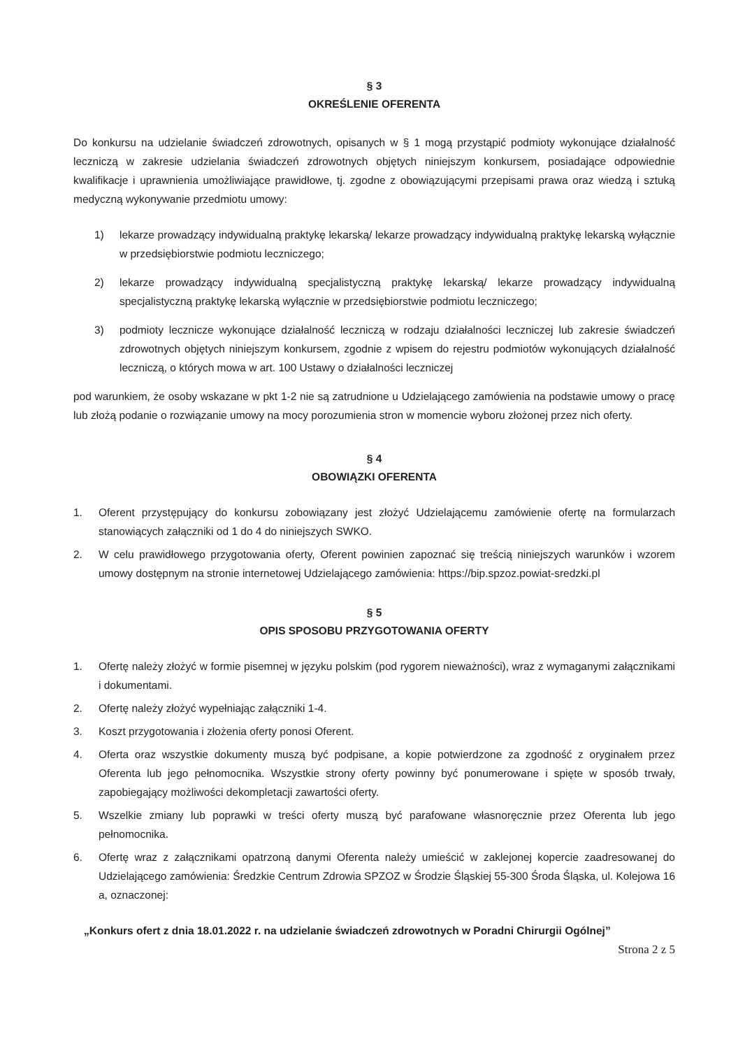§ 3
OKREŚLENIE OFERENTA
Do konkursu na udzielanie świadczeń zdrowotnych, opisanych w § 1 mogą przystąpić podmioty wykonujące działalność leczniczą w zakresie udzielania świadczeń zdrowotnych objętych niniejszym konkursem, posiadające odpowiednie kwalifikacje i uprawnienia umożliwiające prawidłowe, tj. zgodne z obowiązującymi przepisami prawa oraz wiedzą i sztuką medyczną wykonywanie przedmiotu umowy:
1) lekarze prowadzący indywidualną praktykę lekarską/ lekarze prowadzący indywidualną praktykę lekarską wyłącznie w przedsiębiorstwie podmiotu leczniczego;
2) lekarze prowadzący indywidualną specjalistyczną praktykę lekarską/ lekarze prowadzący indywidualną specjalistyczną praktykę lekarską wyłącznie w przedsiębiorstwie podmiotu leczniczego;
3) podmioty lecznicze wykonujące działalność leczniczą w rodzaju działalności leczniczej lub zakresie świadczeń zdrowotnych objętych niniejszym konkursem, zgodnie z wpisem do rejestru podmiotów wykonujących działalność leczniczą, o których mowa w art. 100 Ustawy o działalności leczniczej
pod warunkiem, że osoby wskazane w pkt 1-2 nie są zatrudnione u Udzielającego zamówienia na podstawie umowy o pracę lub złożą podanie o rozwiązanie umowy na mocy porozumienia stron w momencie wyboru złożonej przez nich oferty.
§ 4
OBOWIĄZKI OFERENTA
1. Oferent przystępujący do konkursu zobowiązany jest złożyć Udzielającemu zamówienie ofertę na formularzach stanowiących załączniki od 1 do 4 do niniejszych SWKO.
2. W celu prawidłowego przygotowania oferty, Oferent powinien zapoznać się treścią niniejszych warunków i wzorem umowy dostępnym na stronie internetowej Udzielającego zamówienia: https://bip.spzoz.powiat-sredzki.pl
§ 5
OPIS SPOSOBU PRZYGOTOWANIA OFERTY
1. Ofertę należy złożyć w formie pisemnej w języku polskim (pod rygorem nieważności), wraz z wymaganymi załącznikami i dokumentami.
2. Ofertę należy złożyć wypełniając załączniki 1-4.
3. Koszt przygotowania i złożenia oferty ponosi Oferent.
4. Oferta oraz wszystkie dokumenty muszą być podpisane, a kopie potwierdzone za zgodność z oryginałem przez Oferenta lub jego pełnomocnika. Wszystkie strony oferty powinny być ponumerowane i spięte w sposób trwały, zapobiegający możliwości dekompletacji zawartości oferty.
5. Wszelkie zmiany lub poprawki w treści oferty muszą być parafowane własnoręcznie przez Oferenta lub jego pełnomocnika.
6. Ofertę wraz z załącznikami opatrzoną danymi Oferenta należy umieścić w zaklejonej kopercie zaadresowanej do Udzielającego zamówienia: Średzkie Centrum Zdrowia SPZOZ w Środzie Śląskiej 55-300 Środa Śląska, ul. Kolejowa 16 a, oznaczonej:
„Konkurs ofert z dnia 18.01.2022 r. na udzielanie świadczeń zdrowotnych w Poradni Chirurgii Ogólnej”
Strona 2 z 5